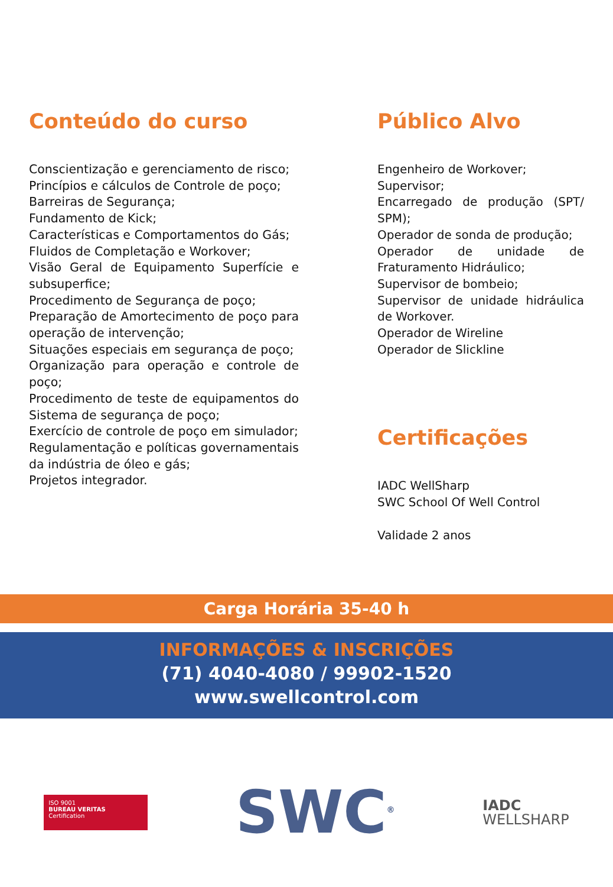Conteúdo do curso
Conscientização e gerenciamento de risco;
Princípios e cálculos de Controle de poço;
Barreiras de Segurança;
Fundamento de Kick;
Características e Comportamentos do Gás;
Fluidos de Completação e Workover;
Visão Geral de Equipamento Superfície e subsuperfice;
Procedimento de Segurança de poço;
Preparação de Amortecimento de poço para operação de intervenção;
Situações especiais em segurança de poço;
Organização para operação e controle de poço;
Procedimento de teste de equipamentos do Sistema de segurança de poço;
Exercício de controle de poço em simulador;
Regulamentação e políticas governamentais da indústria de óleo e gás;
Projetos integrador.
Público Alvo
Engenheiro de Workover;
Supervisor;
Encarregado de produção (SPT/ SPM);
Operador de sonda de produção;
Operador de unidade de Fraturamento Hidráulico;
Supervisor de bombeio;
Supervisor de unidade hidráulica de Workover.
Operador de Wireline
Operador de Slickline
Certificações
IADC WellSharp
SWC School Of Well Control
Validade 2 anos
Carga Horária 35-40 h
INFORMAÇÕES & INSCRIÇÕES
(71) 4040-4080 / 99902-1520
www.swellcontrol.com
ISO 9001
BUREAU VERITAS
Certification
SWC<sup>®</sup>
IADC
WELLSHARP